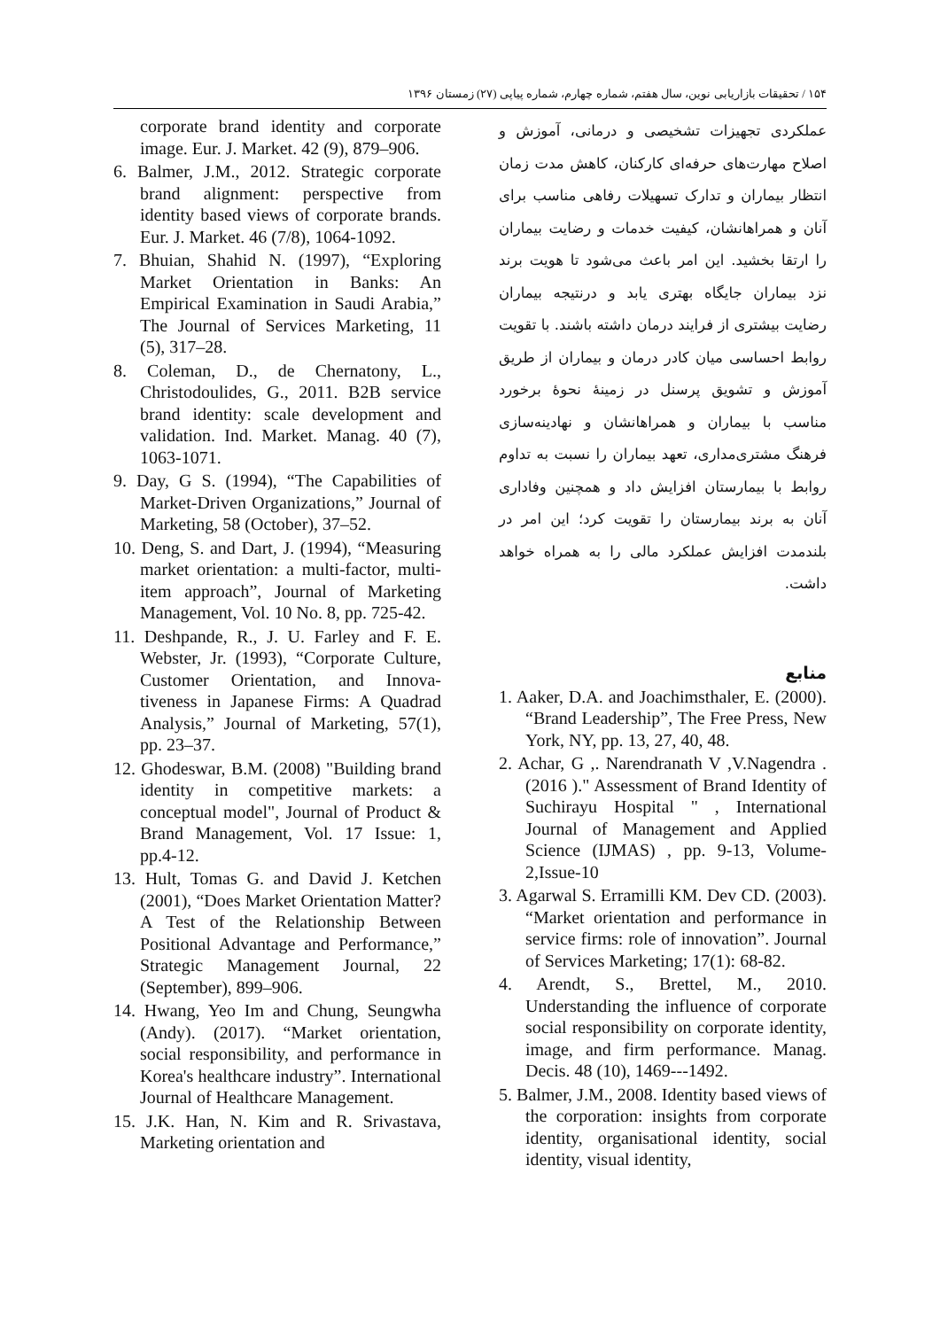۱۵۴ / تحقیقات بازاریابی نوین، سال هفتم، شماره چهارم، شماره پیاپی (۲۷) زمستان ۱۳۹۶
عملکردی تجهیزات تشخیصی و درمانی، آموزش و اصلاح مهارت‌های حرفه‌ای کارکنان، کاهش مدت زمان انتظار بیماران و تدارک تسهیلات رفاهی مناسب برای آنان و همراهانشان، کیفیت خدمات و رضایت بیماران را ارتقا بخشید. این امر باعث می‌شود تا هویت برند نزد بیماران جایگاه بهتری یابد و درنتیجه بیماران رضایت بیشتری از فرایند درمان داشته باشند. با تقویت روابط احساسی میان کادر درمان و بیماران از طریق آموزش و تشویق پرسنل در زمینهٔ نحوهٔ برخورد مناسب با بیماران و همراهانشان و نهادینه‌سازی فرهنگ مشتری‌مداری، تعهد بیماران را نسبت به تداوم روابط با بیمارستان افزایش داد و همچنین وفاداری آنان به برند بیمارستان را تقویت کرد؛ این امر در بلندمدت افزایش عملکرد مالی را به همراه خواهد داشت.
منابع
1. Aaker, D.A. and Joachimsthaler, E. (2000). “Brand Leadership”, The Free Press, New York, NY, pp. 13, 27, 40, 48.
2. Achar, G ,. Narendranath V ,V.Nagendra . (2016 )." Assessment of Brand Identity of Suchirayu Hospital " , International Journal of Management and Applied Science (IJMAS) , pp. 9-13, Volume-2,Issue-10
3. Agarwal S. Erramilli KM. Dev CD. (2003). “Market orientation and performance in service firms: role of innovation”. Journal of Services Marketing; 17(1): 68-82.
4. Arendt, S., Brettel, M., 2010. Understanding the influence of corporate social responsibility on corporate identity, image, and firm performance. Manag. Decis. 48 (10), 1469---1492.
5. Balmer, J.M., 2008. Identity based views of the corporation: insights from corporate identity, organisational identity, social identity, visual identity,
corporate brand identity and corporate image. Eur. J. Market. 42 (9), 879–906.
6. Balmer, J.M., 2012. Strategic corporate brand alignment: perspective from identity based views of corporate brands. Eur. J. Market. 46 (7/8), 1064-1092.
7. Bhuian, Shahid N. (1997), “Exploring Market Orientation in Banks: An Empirical Examination in Saudi Arabia,” The Journal of Services Marketing, 11 (5), 317–28.
8. Coleman, D., de Chernatony, L., Christodoulides, G., 2011. B2B service brand identity: scale development and validation. Ind. Market. Manag. 40 (7), 1063-1071.
9. Day, G S. (1994), “The Capabilities of Market-Driven Organizations,” Journal of Marketing, 58 (October), 37–52.
10. Deng, S. and Dart, J. (1994), “Measuring market orientation: a multi-factor, multi-item approach”, Journal of Marketing Management, Vol. 10 No. 8, pp. 725-42.
11. Deshpande, R., J. U. Farley and F. E. Webster, Jr. (1993), “Corporate Culture, Customer Orientation, and Innova-tiveness in Japanese Firms: A Quadrad Analysis,” Journal of Marketing, 57(1), pp. 23–37.
12. Ghodeswar, B.M. (2008) "Building brand identity in competitive markets: a conceptual model", Journal of Product & Brand Management, Vol. 17 Issue: 1, pp.4-12.
13. Hult, Tomas G. and David J. Ketchen (2001), “Does Market Orientation Matter? A Test of the Relationship Between Positional Advantage and Performance,” Strategic Management Journal, 22 (September), 899–906.
14. Hwang, Yeo Im and Chung, Seungwha (Andy). (2017). “Market orientation, social responsibility, and performance in Korea's healthcare industry”. International Journal of Healthcare Management.
15. J.K. Han, N. Kim and R. Srivastava, Marketing orientation and